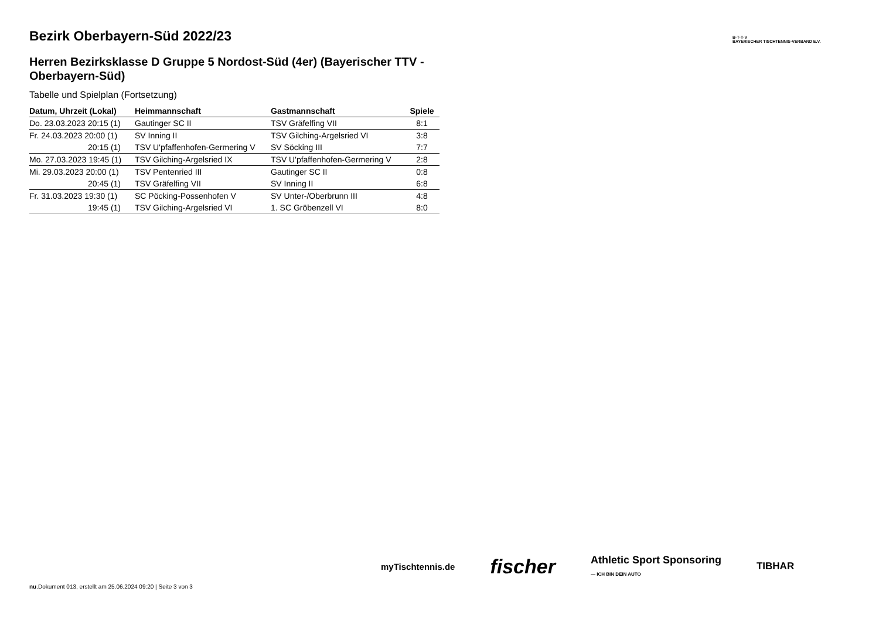B·T·T·V
BAYERISCHER TISCHTENNIS-VERBAND E.V.
Bezirk Oberbayern-Süd 2022/23
Herren Bezirksklasse D Gruppe 5 Nordost-Süd (4er) (Bayerischer TTV - Oberbayern-Süd)
Tabelle und Spielplan (Fortsetzung)
| Datum, Uhrzeit (Lokal) | Heimmannschaft | Gastmannschaft | Spiele |
| --- | --- | --- | --- |
| Do. 23.03.2023 20:15 (1) | Gautinger SC II | TSV Gräfelfing VII | 8:1 |
| Fr. 24.03.2023 20:00 (1) | SV Inning II | TSV Gilching-Argelsried VI | 3:8 |
| 20:15 (1) | TSV U'pfaffenhofen-Germering V | SV Söcking III | 7:7 |
| Mo. 27.03.2023 19:45 (1) | TSV Gilching-Argelsried IX | TSV U'pfaffenhofen-Germering V | 2:8 |
| Mi. 29.03.2023 20:00 (1) | TSV Pentenried III | Gautinger SC II | 0:8 |
| 20:45 (1) | TSV Gräfelfing VII | SV Inning II | 6:8 |
| Fr. 31.03.2023 19:30 (1) | SC Pöcking-Possenhofen V | SV Unter-/Oberbrunn III | 4:8 |
| 19:45 (1) | TSV Gilching-Argelsried VI | 1. SC Gröbenzell VI | 8:0 |
myTischtennis.de
fischer
Athletic Sport Sponsoring
— ICH BIN DEIN AUTO
TIBHAR
nu.Dokument 013, erstellt am 25.06.2024 09:20 | Seite 3 von 3